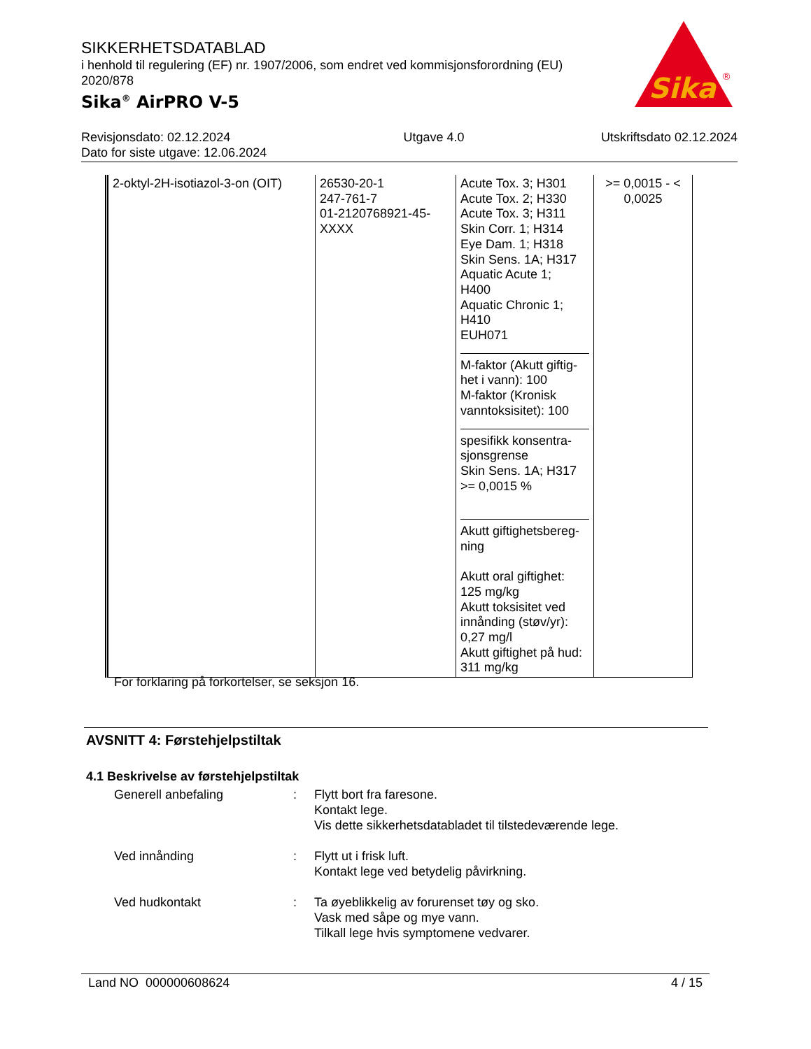SIKKERHETSDATABLAD
i henhold til regulering (EF) nr. 1907/2006, som endret ved kommisjonsforordning (EU) 2020/878
Sika<sup>®</sup> AirPRO V-5
Sika
®
Revisjonsdato: 02.12.2024
Dato for siste utgave: 12.06.2024
Utgave 4.0 Utskriftsdato 02.12.2024
| 2-oktyl-2H-isotiazol-3-on (OIT) | 26530-20-1 247-761-7 01-2120768921-45-XXXX | Acute Tox. 3; H301 Acute Tox. 2; H330 Acute Tox. 3; H311 Skin Corr. 1; H314 Eye Dam. 1; H318 Skin Sens. 1A; H317 Aquatic Acute 1; H400 Aquatic Chronic 1; H410 EUH071 M-faktor (Akutt giftig-het i vann): 100 M-faktor (Kronisk vanntoksisitet): 100 spesifikk konsentra-sjonsgrense Skin Sens. 1A; H317 >= 0,0015 % Akutt giftighetsbereg-ning Akutt oral giftighet: 125 mg/kg Akutt toksisitet ved innånding (støv/yr): 0,27 mg/l Akutt giftighet på hud: 311 mg/kg | >= 0,0015 - < 0,0025 |
For forklaring på forkortelser, se seksjon 16.
AVSNITT 4: Førstehjelpstiltak
4.1 Beskrivelse av førstehjelpstiltak
Generell anbefaling : Flytt bort fra faresone.
Kontakt lege.
Vis dette sikkerhetsdatabladet til tilstedeværende lege.
Ved innånding : Flytt ut i frisk luft.
Kontakt lege ved betydelig påvirkning.
Ved hudkontakt : Ta øyeblikkelig av forurenset tøy og sko.
Vask med såpe og mye vann.
Tilkall lege hvis symptomene vedvarer.
Land NO 000000608624 4 / 15